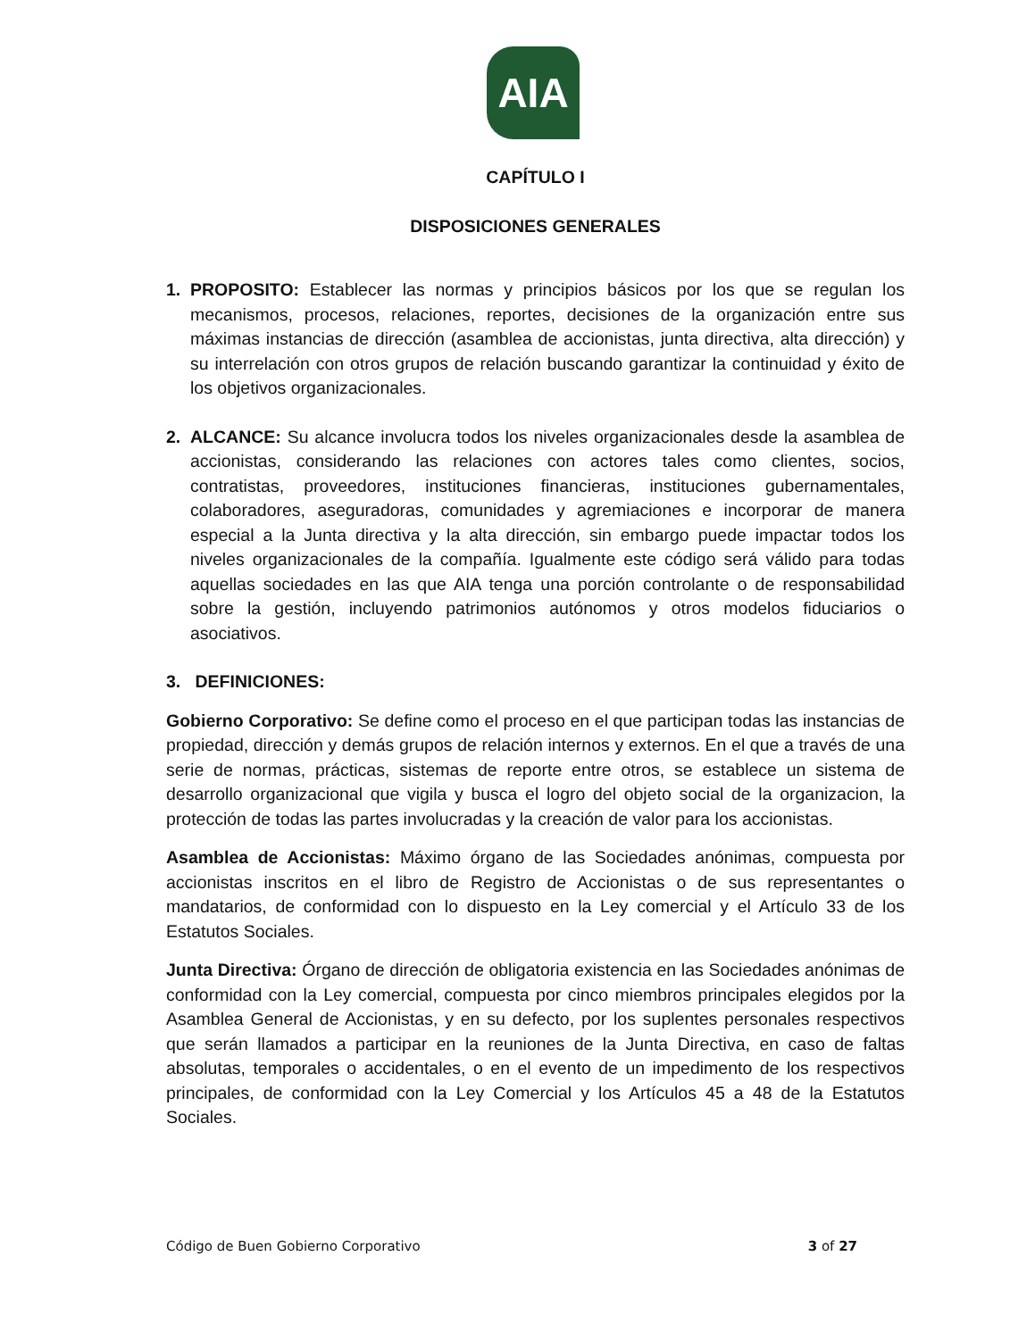AIA
CAPÍTULO I
DISPOSICIONES GENERALES
1. PROPOSITO: Establecer las normas y principios básicos por los que se regulan los mecanismos, procesos, relaciones, reportes, decisiones de la organización entre sus máximas instancias de dirección (asamblea de accionistas, junta directiva, alta dirección) y su interrelación con otros grupos de relación buscando garantizar la continuidad y éxito de los objetivos organizacionales.
2. ALCANCE: Su alcance involucra todos los niveles organizacionales desde la asamblea de accionistas, considerando las relaciones con actores tales como clientes, socios, contratistas, proveedores, instituciones financieras, instituciones gubernamentales, colaboradores, aseguradoras, comunidades y agremiaciones e incorporar de manera especial a la Junta directiva y la alta dirección, sin embargo puede impactar todos los niveles organizacionales de la compañía. Igualmente este código será válido para todas aquellas sociedades en las que AIA tenga una porción controlante o de responsabilidad sobre la gestión, incluyendo patrimonios autónomos y otros modelos fiduciarios o asociativos.
3. DEFINICIONES:
Gobierno Corporativo: Se define como el proceso en el que participan todas las instancias de propiedad, dirección y demás grupos de relación internos y externos. En el que a través de una serie de normas, prácticas, sistemas de reporte entre otros, se establece un sistema de desarrollo organizacional que vigila y busca el logro del objeto social de la organizacion, la protección de todas las partes involucradas y la creación de valor para los accionistas.
Asamblea de Accionistas: Máximo órgano de las Sociedades anónimas, compuesta por accionistas inscritos en el libro de Registro de Accionistas o de sus representantes o mandatarios, de conformidad con lo dispuesto en la Ley comercial y el Artículo 33 de los Estatutos Sociales.
Junta Directiva: Órgano de dirección de obligatoria existencia en las Sociedades anónimas de conformidad con la Ley comercial, compuesta por cinco miembros principales elegidos por la Asamblea General de Accionistas, y en su defecto, por los suplentes personales respectivos que serán llamados a participar en la reuniones de la Junta Directiva, en caso de faltas absolutas, temporales o accidentales, o en el evento de un impedimento de los respectivos principales, de conformidad con la Ley Comercial y los Artículos 45 a 48 de la Estatutos Sociales.
Código de Buen Gobierno Corporativo 3 of 27